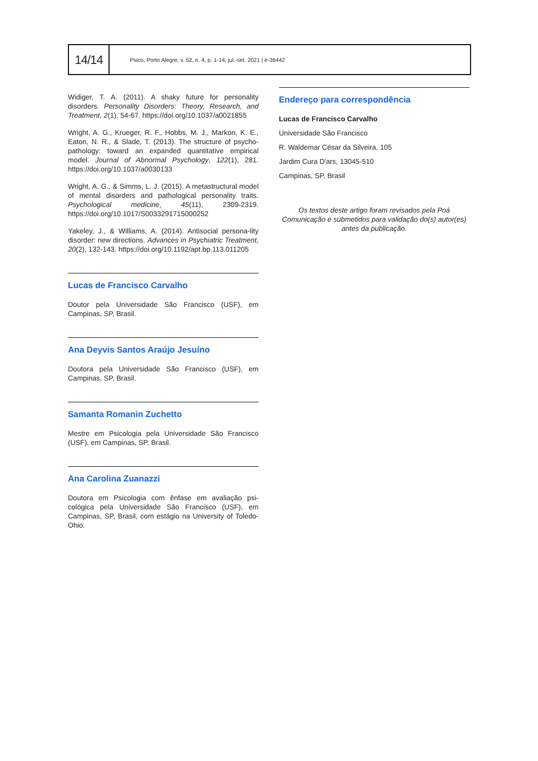14/14
Psico, Porto Alegre, v. 52, n. 4, p. 1-14, jul.-set. 2021 | e-36442
Widiger, T. A. (2011). A shaky future for personality disorders. Personality Disorders: Theory, Research, and Treatment, 2(1), 54-67. https://doi.org/10.1037/a0021855
Wright, A. G., Krueger, R. F., Hobbs, M. J., Markon, K. E., Eaton, N. R., & Slade, T. (2013). The structure of psycho-pathology: toward an expanded quantitative empirical model. Journal of Abnormal Psychology, 122(1), 281. https://doi.org/10.1037/a0030133
Wright, A. G., & Simms, L. J. (2015). A metastructural model of mental disorders and pathological personality traits. Psychological medicine, 45(11), 2309-2319. https://doi.org/10.1017/S0033291715000252
Yakeley, J., & Williams, A. (2014). Antisocial persona-lity disorder: new directions. Advances in Psychiatric Treatment, 20(2), 132-143. https://doi.org/10.1192/apt.bp.113.011205
Lucas de Francisco Carvalho
Doutor pela Universidade São Francisco (USF), em Campinas, SP, Brasil.
Ana Deyvis Santos Araújo Jesuíno
Doutora pela Universidade São Francisco (USF), em Campinas, SP, Brasil.
Samanta Romanin Zuchetto
Mestre em Psicologia pela Universidade São Francisco (USF), em Campinas, SP, Brasil.
Ana Carolina Zuanazzi
Doutora em Psicologia com ênfase em avaliação psi-cológica pela Universidade São Francisco (USF), em Campinas, SP, Brasil, com estágio na University of Toledo-Ohio.
Endereço para correspondência
Lucas de Francisco Carvalho
Universidade São Francisco
R. Waldemar César da Silveira, 105
Jardim Cura D'ars, 13045-510
Campinas, SP, Brasil
Os textos deste artigo foram revisados pela Poá Comunicação e submetidos para validação do(s) autor(es) antes da publicação.